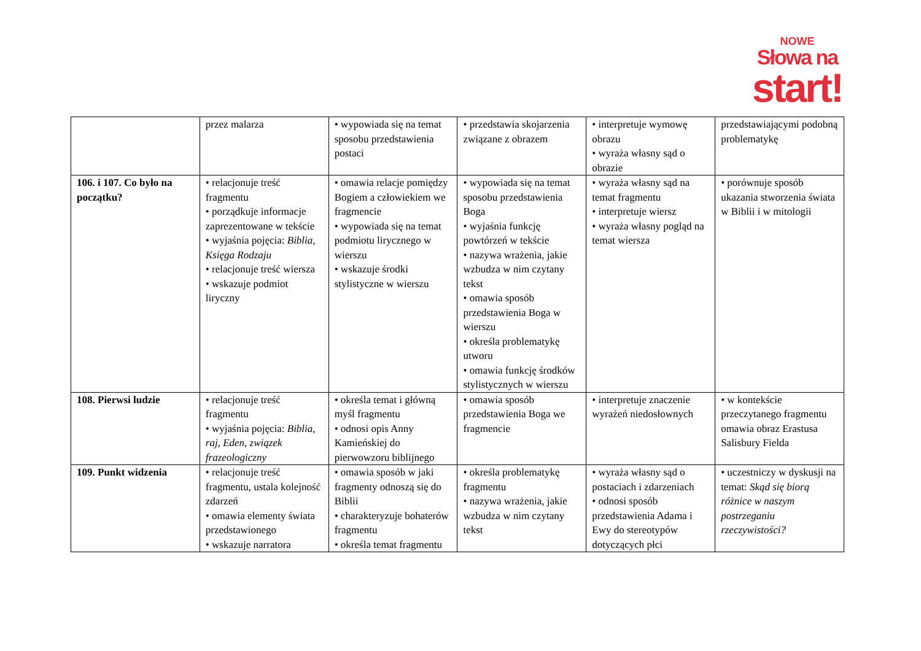NOWE
Słowa na
start!
| | przez malarza | • wypowiada się na temat sposobu przedstawienia postaci | • przedstawia skojarzenia związane z obrazem | • interpretuje wymowę obrazu • wyraża własny sąd o obrazie | przedstawiającymi podobną problematykę |
| 106. i 107. Co było na początku? | • relacjonuje treść fragmentu • porządkuje informacje zaprezentowane w tekście • wyjaśnia pojęcia: Biblia, Księga Rodzaju • relacjonuje treść wiersza • wskazuje podmiot liryczny | • omawia relacje pomiędzy Bogiem a człowiekiem we fragmencie • wypowiada się na temat podmiotu lirycznego w wierszu • wskazuje środki stylistyczne w wierszu | • wypowiada się na temat sposobu przedstawienia Boga • wyjaśnia funkcję powtórzeń w tekście • nazywa wrażenia, jakie wzbudza w nim czytany tekst • omawia sposób przedstawienia Boga w wierszu • określa problematykę utworu • omawia funkcję środków stylistycznych w wierszu | • wyraża własny sąd na temat fragmentu • interpretuje wiersz • wyraża własny pogląd na temat wiersza | • porównuje sposób ukazania stworzenia świata w Biblii i w mitologii |
| 108. Pierwsi ludzie | • relacjonuje treść fragmentu • wyjaśnia pojęcia: Biblia, raj, Eden, związek frazeologiczny | • określa temat i główną myśl fragmentu • odnosi opis Anny Kamieńskiej do pierwowzoru biblijnego | • omawia sposób przedstawienia Boga we fragmencie | • interpretuje znaczenie wyrażeń niedosłownych | • w kontekście przeczytanego fragmentu omawia obraz Erastusa Salisbury Fielda |
| 109. Punkt widzenia | • relacjonuje treść fragmentu, ustala kolejność zdarzeń • omawia elementy świata przedstawionego • wskazuje narratora | • omawia sposób w jaki fragmenty odnoszą się do Biblii • charakteryzuje bohaterów fragmentu • określa temat fragmentu | • określa problematykę fragmentu • nazywa wrażenia, jakie wzbudza w nim czytany tekst | • wyraża własny sąd o postaciach i zdarzeniach • odnosi sposób przedstawienia Adama i Ewy do stereotypów dotyczących płci | • uczestniczy w dyskusji na temat: Skąd się biorą różnice w naszym postrzeganiu rzeczywistości? |